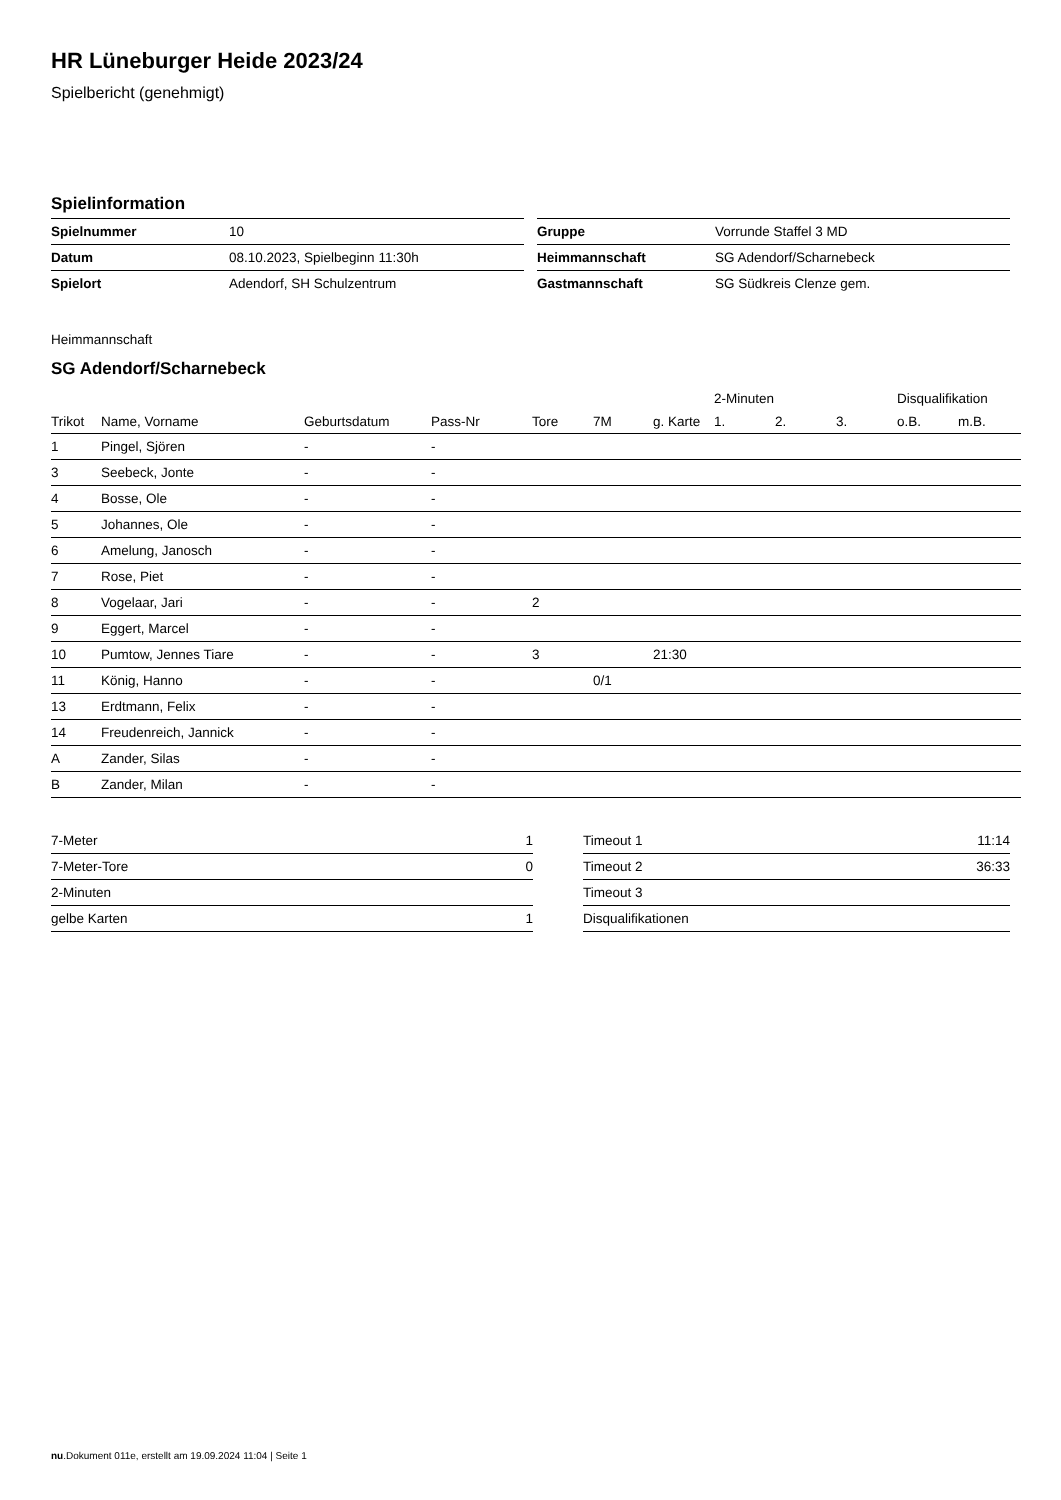HR Lüneburger Heide 2023/24
Spielbericht (genehmigt)
Spielinformation
| Spielnummer | 10 |
| Datum | 08.10.2023, Spielbeginn 11:30h |
| Spielort | Adendorf, SH Schulzentrum |
| Gruppe | Vorrunde Staffel 3 MD |
| Heimmannschaft | SG Adendorf/Scharnebeck |
| Gastmannschaft | SG Südkreis Clenze gem. |
Heimmannschaft
SG Adendorf/Scharnebeck
| | | | | | | | 2-Minuten | | | Disqualifikation | |
| --- | --- | --- | --- | --- | --- | --- | --- | --- | --- | --- | --- |
| Trikot | Name, Vorname | Geburtsdatum | Pass-Nr | Tore | 7M | g. Karte | 1. | 2. | 3. | o.B. | m.B. |
| 1 | Pingel, Sjören | - | - | | | | | | | | |
| 3 | Seebeck, Jonte | - | - | | | | | | | | |
| 4 | Bosse, Ole | - | - | | | | | | | | |
| 5 | Johannes, Ole | - | - | | | | | | | | |
| 6 | Amelung, Janosch | - | - | | | | | | | | |
| 7 | Rose, Piet | - | - | | | | | | | | |
| 8 | Vogelaar, Jari | - | - | 2 | | | | | | | |
| 9 | Eggert, Marcel | - | - | | | | | | | | |
| 10 | Pumtow, Jennes Tiare | - | - | 3 | | 21:30 | | | | | |
| 11 | König, Hanno | - | - | | 0/1 | | | | | | |
| 13 | Erdtmann, Felix | - | - | | | | | | | | |
| 14 | Freudenreich, Jannick | - | - | | | | | | | | |
| A | Zander, Silas | - | - | | | | | | | | |
| B | Zander, Milan | - | - | | | | | | | | |
| 7-Meter | 1 |
| 7-Meter-Tore | 0 |
| 2-Minuten | |
| gelbe Karten | 1 |
| Timeout 1 | 11:14 |
| Timeout 2 | 36:33 |
| Timeout 3 | |
| Disqualifikationen | |
nu.Dokument 011e, erstellt am 19.09.2024 11:04 | Seite 1